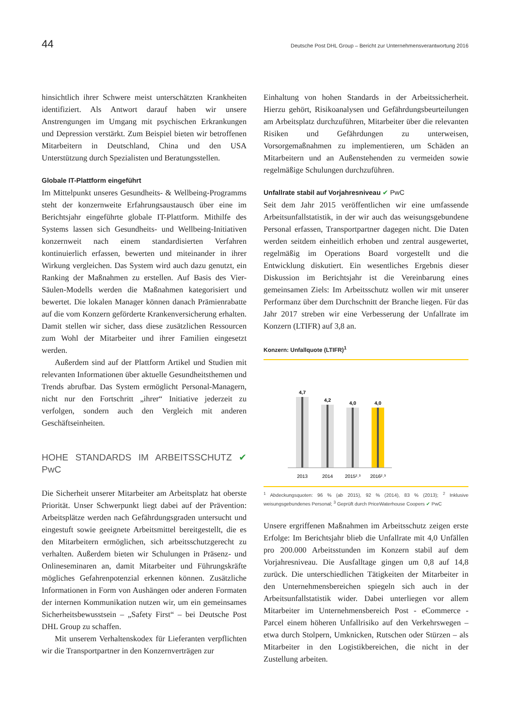44 Deutsche Post DHL Group – Bericht zur Unternehmensverantwortung 2016
hinsichtlich ihrer Schwere meist unterschätzten Krankheiten identifiziert. Als Antwort darauf haben wir unsere Anstrengungen im Umgang mit psychischen Erkrankungen und Depression verstärkt. Zum Beispiel bieten wir betroffenen Mitarbeitern in Deutschland, China und den USA Unterstützung durch Spezialisten und Beratungsstellen.
Globale IT-Plattform eingeführt
Im Mittelpunkt unseres Gesundheits- & Wellbeing-Programms steht der konzernweite Erfahrungsaustausch über eine im Berichtsjahr eingeführte globale IT-Plattform. Mithilfe des Systems lassen sich Gesundheits- und Wellbeing-Initiativen konzernweit nach einem standardisierten Verfahren kontinuierlich erfassen, bewerten und miteinander in ihrer Wirkung vergleichen. Das System wird auch dazu genutzt, ein Ranking der Maßnahmen zu erstellen. Auf Basis des Vier-Säulen-Modells werden die Maßnahmen kategorisiert und bewertet. Die lokalen Manager können danach Prämienrabatte auf die vom Konzern geförderte Krankenversicherung erhalten. Damit stellen wir sicher, dass diese zusätzlichen Ressourcen zum Wohl der Mitarbeiter und ihrer Familien eingesetzt werden.
Außerdem sind auf der Plattform Artikel und Studien mit relevanten Informationen über aktuelle Gesundheitsthemen und Trends abrufbar. Das System ermöglicht Personal-Managern, nicht nur den Fortschritt „ihrer“ Initiative jederzeit zu verfolgen, sondern auch den Vergleich mit anderen Geschäftseinheiten.
HOHE STANDARDS IM ARBEITSSCHUTZ ✔ PwC
Die Sicherheit unserer Mitarbeiter am Arbeitsplatz hat oberste Priorität. Unser Schwerpunkt liegt dabei auf der Prävention: Arbeitsplätze werden nach Gefährdungsgraden untersucht und eingestuft sowie geeignete Arbeitsmittel bereitgestellt, die es den Mitarbeitern ermöglichen, sich arbeitsschutzgerecht zu verhalten. Außerdem bieten wir Schulungen in Präsenz- und Onlineseminaren an, damit Mitarbeiter und Führungskräfte mögliches Gefahrenpotenzial erkennen können. Zusätzliche Informationen in Form von Aushängen oder anderen Formaten der internen Kommunikation nutzen wir, um ein gemeinsames Sicherheitsbewusstsein – „Safety First“ – bei Deutsche Post DHL Group zu schaffen.
Mit unserem Verhaltenskodex für Lieferanten verpflichten wir die Transportpartner in den Konzernverträgen zur
Einhaltung von hohen Standards in der Arbeitssicherheit. Hierzu gehört, Risikoanalysen und Gefährdungsbeurteilungen am Arbeitsplatz durchzuführen, Mitarbeiter über die relevanten Risiken und Gefährdungen zu unterweisen, Vorsorgemaßnahmen zu implementieren, um Schäden an Mitarbeitern und an Außenstehenden zu vermeiden sowie regelmäßige Schulungen durchzuführen.
Unfallrate stabil auf Vorjahresniveau ✔ PwC
Seit dem Jahr 2015 veröffentlichen wir eine umfassende Arbeitsunfallstatistik, in der wir auch das weisungsgebundene Personal erfassen, Transportpartner dagegen nicht. Die Daten werden seitdem einheitlich erhoben und zentral ausgewertet, regelmäßig im Operations Board vorgestellt und die Entwicklung diskutiert. Ein wesentliches Ergebnis dieser Diskussion im Berichtsjahr ist die Vereinbarung eines gemeinsamen Ziels: Im Arbeitsschutz wollen wir mit unserer Performanz über dem Durchschnitt der Branche liegen. Für das Jahr 2017 streben wir eine Verbesserung der Unfallrate im Konzern (LTIFR) auf 3,8 an.
Konzern: Unfallquote (LTIFR)<sup>1</sup>
4,7
4,2
4,0
4,0
2013
2014
2015²˒³
2016²˒³
<sup>1</sup> Abdeckungsquoten: 96 % (ab 2015), 92 % (2014), 83 % (2013); <sup>2</sup> Inklusive weisungsgebundenes Personal; <sup>3</sup> Geprüft durch PriceWaterhouse Coopers ✔ PwC
Unsere ergriffenen Maßnahmen im Arbeitsschutz zeigen erste Erfolge: Im Berichtsjahr blieb die Unfallrate mit 4,0 Unfällen pro 200.000 Arbeitsstunden im Konzern stabil auf dem Vorjahresniveau. Die Ausfalltage gingen um 0,8 auf 14,8 zurück. Die unterschiedlichen Tätigkeiten der Mitarbeiter in den Unternehmensbereichen spiegeln sich auch in der Arbeitsunfallstatistik wider. Dabei unterliegen vor allem Mitarbeiter im Unternehmensbereich Post - eCommerce - Parcel einem höheren Unfallrisiko auf den Verkehrswegen – etwa durch Stolpern, Umknicken, Rutschen oder Stürzen – als Mitarbeiter in den Logistikbereichen, die nicht in der Zustellung arbeiten.